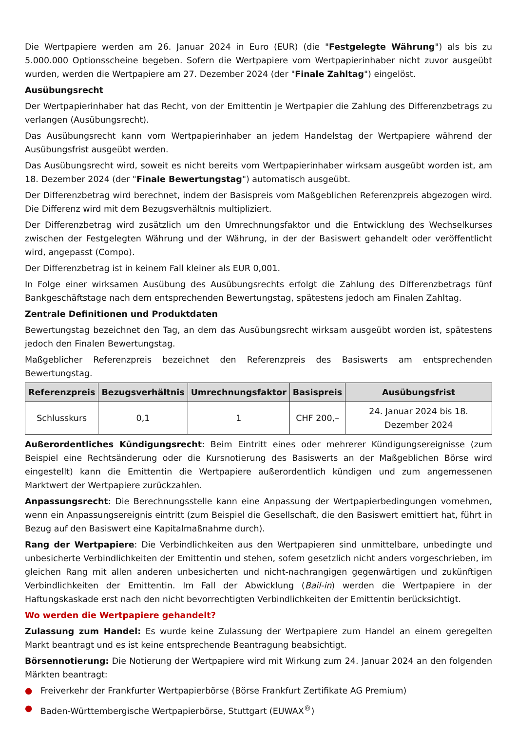Die Wertpapiere werden am 26. Januar 2024 in Euro (EUR) (die "Festgelegte Währung") als bis zu 5.000.000 Optionsscheine begeben. Sofern die Wertpapiere vom Wertpapierinhaber nicht zuvor ausgeübt wurden, werden die Wertpapiere am 27. Dezember 2024 (der "Finale Zahltag") eingelöst.
Ausübungsrecht
Der Wertpapierinhaber hat das Recht, von der Emittentin je Wertpapier die Zahlung des Differenzbetrags zu verlangen (Ausübungsrecht).
Das Ausübungsrecht kann vom Wertpapierinhaber an jedem Handelstag der Wertpapiere während der Ausübungsfrist ausgeübt werden.
Das Ausübungsrecht wird, soweit es nicht bereits vom Wertpapierinhaber wirksam ausgeübt worden ist, am 18. Dezember 2024 (der "Finale Bewertungstag") automatisch ausgeübt.
Der Differenzbetrag wird berechnet, indem der Basispreis vom Maßgeblichen Referenzpreis abgezogen wird. Die Differenz wird mit dem Bezugsverhältnis multipliziert.
Der Differenzbetrag wird zusätzlich um den Umrechnungsfaktor und die Entwicklung des Wechselkurses zwischen der Festgelegten Währung und der Währung, in der der Basiswert gehandelt oder veröffentlicht wird, angepasst (Compo).
Der Differenzbetrag ist in keinem Fall kleiner als EUR 0,001.
In Folge einer wirksamen Ausübung des Ausübungsrechts erfolgt die Zahlung des Differenzbetrags fünf Bankgeschäftstage nach dem entsprechenden Bewertungstag, spätestens jedoch am Finalen Zahltag.
Zentrale Definitionen und Produktdaten
Bewertungstag bezeichnet den Tag, an dem das Ausübungsrecht wirksam ausgeübt worden ist, spätestens jedoch den Finalen Bewertungstag.
Maßgeblicher Referenzpreis bezeichnet den Referenzpreis des Basiswerts am entsprechenden Bewertungstag.
| Referenzpreis | Bezugsverhältnis | Umrechnungsfaktor | Basispreis | Ausübungsfrist |
| --- | --- | --- | --- | --- |
| Schlusskurs | 0,1 | 1 | CHF 200,– | 24. Januar 2024 bis 18. Dezember 2024 |
Außerordentliches Kündigungsrecht: Beim Eintritt eines oder mehrerer Kündigungsereignisse (zum Beispiel eine Rechtsänderung oder die Kursnotierung des Basiswerts an der Maßgeblichen Börse wird eingestellt) kann die Emittentin die Wertpapiere außerordentlich kündigen und zum angemessenen Marktwert der Wertpapiere zurückzahlen.
Anpassungsrecht: Die Berechnungsstelle kann eine Anpassung der Wertpapierbedingungen vornehmen, wenn ein Anpassungsereignis eintritt (zum Beispiel die Gesellschaft, die den Basiswert emittiert hat, führt in Bezug auf den Basiswert eine Kapitalmaßnahme durch).
Rang der Wertpapiere: Die Verbindlichkeiten aus den Wertpapieren sind unmittelbare, unbedingte und unbesicherte Verbindlichkeiten der Emittentin und stehen, sofern gesetzlich nicht anders vorgeschrieben, im gleichen Rang mit allen anderen unbesicherten und nicht-nachrangigen gegenwärtigen und zukünftigen Verbindlichkeiten der Emittentin. Im Fall der Abwicklung (Bail-in) werden die Wertpapiere in der Haftungskaskade erst nach den nicht bevorrechtigten Verbindlichkeiten der Emittentin berücksichtigt.
Wo werden die Wertpapiere gehandelt?
Zulassung zum Handel: Es wurde keine Zulassung der Wertpapiere zum Handel an einem geregelten Markt beantragt und es ist keine entsprechende Beantragung beabsichtigt.
Börsennotierung: Die Notierung der Wertpapiere wird mit Wirkung zum 24. Januar 2024 an den folgenden Märkten beantragt:
● Freiverkehr der Frankfurter Wertpapierbörse (Börse Frankfurt Zertifikate AG Premium)
● Baden-Württembergische Wertpapierbörse, Stuttgart (EUWAX<sup>®</sup>)